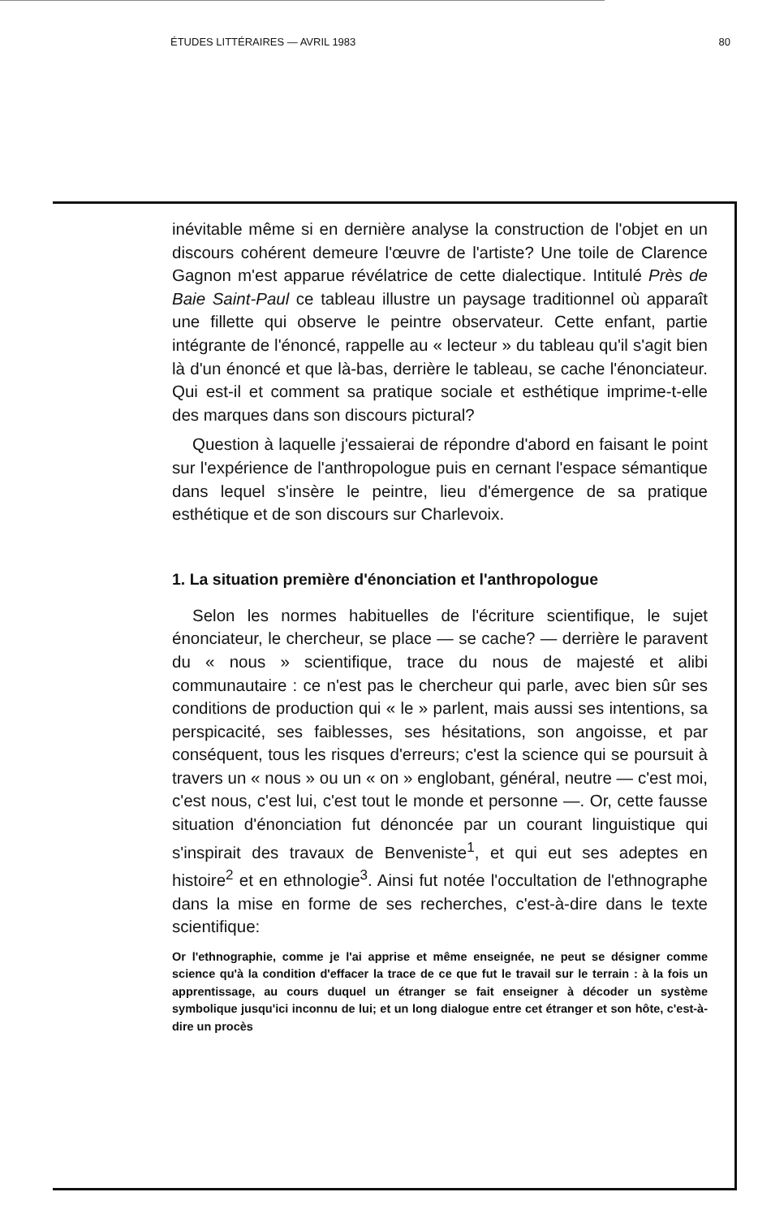ÉTUDES LITTÉRAIRES — AVRIL 1983 80
inévitable même si en dernière analyse la construction de l'objet en un discours cohérent demeure l'œuvre de l'artiste? Une toile de Clarence Gagnon m'est apparue révélatrice de cette dialectique. Intitulé Près de Baie Saint-Paul ce tableau illustre un paysage traditionnel où apparaît une fillette qui observe le peintre observateur. Cette enfant, partie intégrante de l'énoncé, rappelle au « lecteur » du tableau qu'il s'agit bien là d'un énoncé et que là-bas, derrière le tableau, se cache l'énonciateur. Qui est-il et comment sa pratique sociale et esthétique imprime-t-elle des marques dans son discours pictural?
Question à laquelle j'essaierai de répondre d'abord en faisant le point sur l'expérience de l'anthropologue puis en cernant l'espace sémantique dans lequel s'insère le peintre, lieu d'émergence de sa pratique esthétique et de son discours sur Charlevoix.
1. La situation première d'énonciation et l'anthropologue
Selon les normes habituelles de l'écriture scientifique, le sujet énonciateur, le chercheur, se place — se cache? — derrière le paravent du « nous » scientifique, trace du nous de majesté et alibi communautaire : ce n'est pas le chercheur qui parle, avec bien sûr ses conditions de production qui « le » parlent, mais aussi ses intentions, sa perspicacité, ses faiblesses, ses hésitations, son angoisse, et par conséquent, tous les risques d'erreurs; c'est la science qui se poursuit à travers un « nous » ou un « on » englobant, général, neutre — c'est moi, c'est nous, c'est lui, c'est tout le monde et personne —. Or, cette fausse situation d'énonciation fut dénoncée par un courant linguistique qui s'inspirait des travaux de Benveniste<sup>1</sup>, et qui eut ses adeptes en histoire<sup>2</sup> et en ethnologie<sup>3</sup>. Ainsi fut notée l'occultation de l'ethnographe dans la mise en forme de ses recherches, c'est-à-dire dans le texte scientifique:
Or l'ethnographie, comme je l'ai apprise et même enseignée, ne peut se désigner comme science qu'à la condition d'effacer la trace de ce que fut le travail sur le terrain : à la fois un apprentissage, au cours duquel un étranger se fait enseigner à décoder un système symbolique jusqu'ici inconnu de lui; et un long dialogue entre cet étranger et son hôte, c'est-à-dire un procès